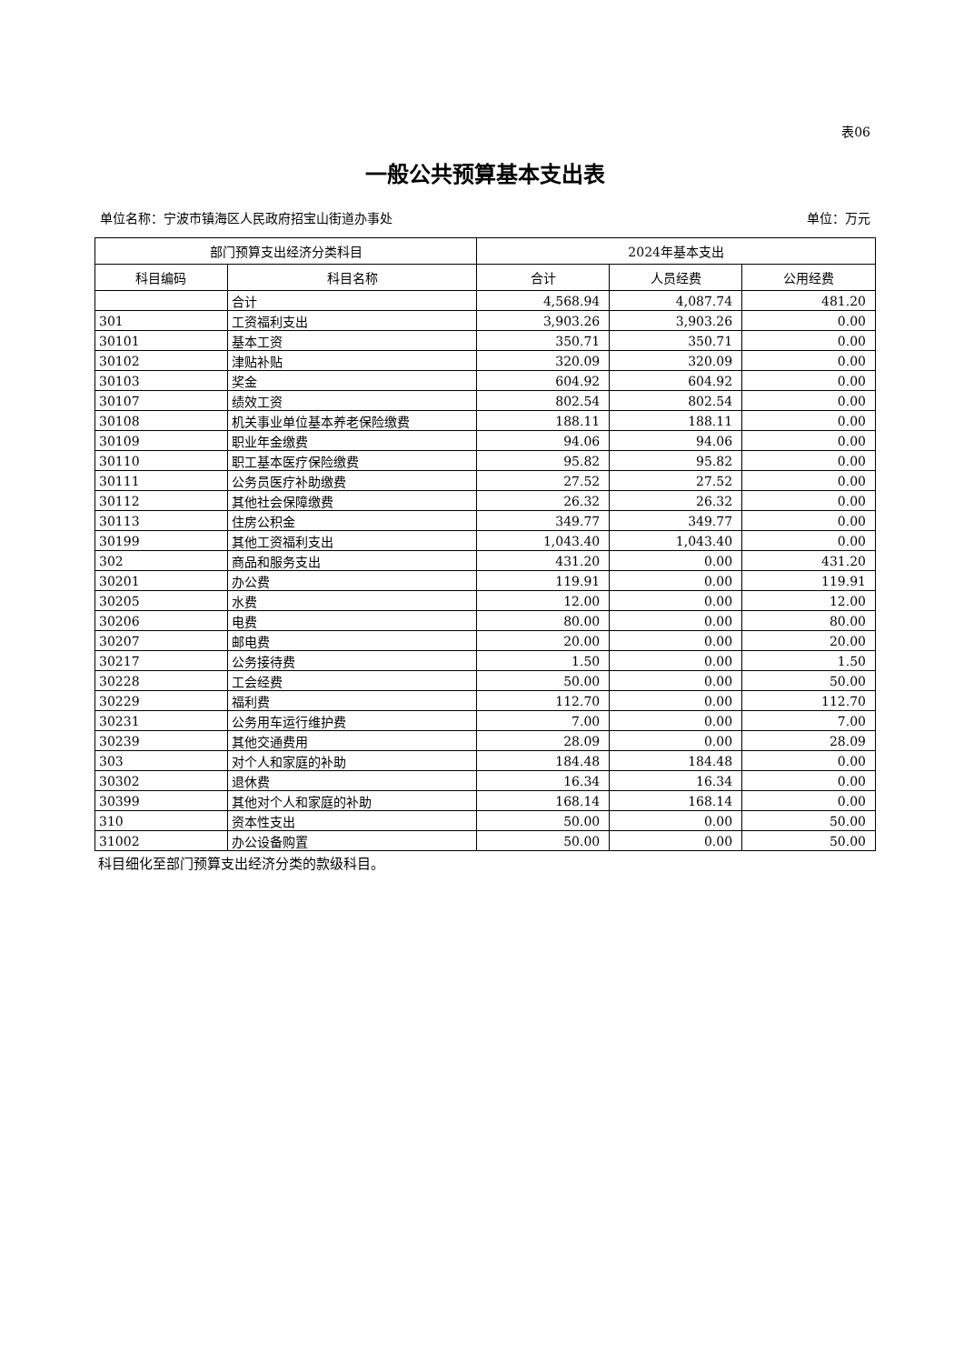表06
一般公共预算基本支出表
单位名称：宁波市镇海区人民政府招宝山街道办事处 单位：万元
| 部门预算支出经济分类科目 | | 2024年基本支出 | | |
| --- | --- | --- | --- | --- |
| 科目编码 | 科目名称 | 合计 | 人员经费 | 公用经费 |
| | 合计 | 4,568.94 | 4,087.74 | 481.20 |
| 301 | 工资福利支出 | 3,903.26 | 3,903.26 | 0.00 |
| 30101 | 基本工资 | 350.71 | 350.71 | 0.00 |
| 30102 | 津贴补贴 | 320.09 | 320.09 | 0.00 |
| 30103 | 奖金 | 604.92 | 604.92 | 0.00 |
| 30107 | 绩效工资 | 802.54 | 802.54 | 0.00 |
| 30108 | 机关事业单位基本养老保险缴费 | 188.11 | 188.11 | 0.00 |
| 30109 | 职业年金缴费 | 94.06 | 94.06 | 0.00 |
| 30110 | 职工基本医疗保险缴费 | 95.82 | 95.82 | 0.00 |
| 30111 | 公务员医疗补助缴费 | 27.52 | 27.52 | 0.00 |
| 30112 | 其他社会保障缴费 | 26.32 | 26.32 | 0.00 |
| 30113 | 住房公积金 | 349.77 | 349.77 | 0.00 |
| 30199 | 其他工资福利支出 | 1,043.40 | 1,043.40 | 0.00 |
| 302 | 商品和服务支出 | 431.20 | 0.00 | 431.20 |
| 30201 | 办公费 | 119.91 | 0.00 | 119.91 |
| 30205 | 水费 | 12.00 | 0.00 | 12.00 |
| 30206 | 电费 | 80.00 | 0.00 | 80.00 |
| 30207 | 邮电费 | 20.00 | 0.00 | 20.00 |
| 30217 | 公务接待费 | 1.50 | 0.00 | 1.50 |
| 30228 | 工会经费 | 50.00 | 0.00 | 50.00 |
| 30229 | 福利费 | 112.70 | 0.00 | 112.70 |
| 30231 | 公务用车运行维护费 | 7.00 | 0.00 | 7.00 |
| 30239 | 其他交通费用 | 28.09 | 0.00 | 28.09 |
| 303 | 对个人和家庭的补助 | 184.48 | 184.48 | 0.00 |
| 30302 | 退休费 | 16.34 | 16.34 | 0.00 |
| 30399 | 其他对个人和家庭的补助 | 168.14 | 168.14 | 0.00 |
| 310 | 资本性支出 | 50.00 | 0.00 | 50.00 |
| 31002 | 办公设备购置 | 50.00 | 0.00 | 50.00 |
科目细化至部门预算支出经济分类的款级科目。